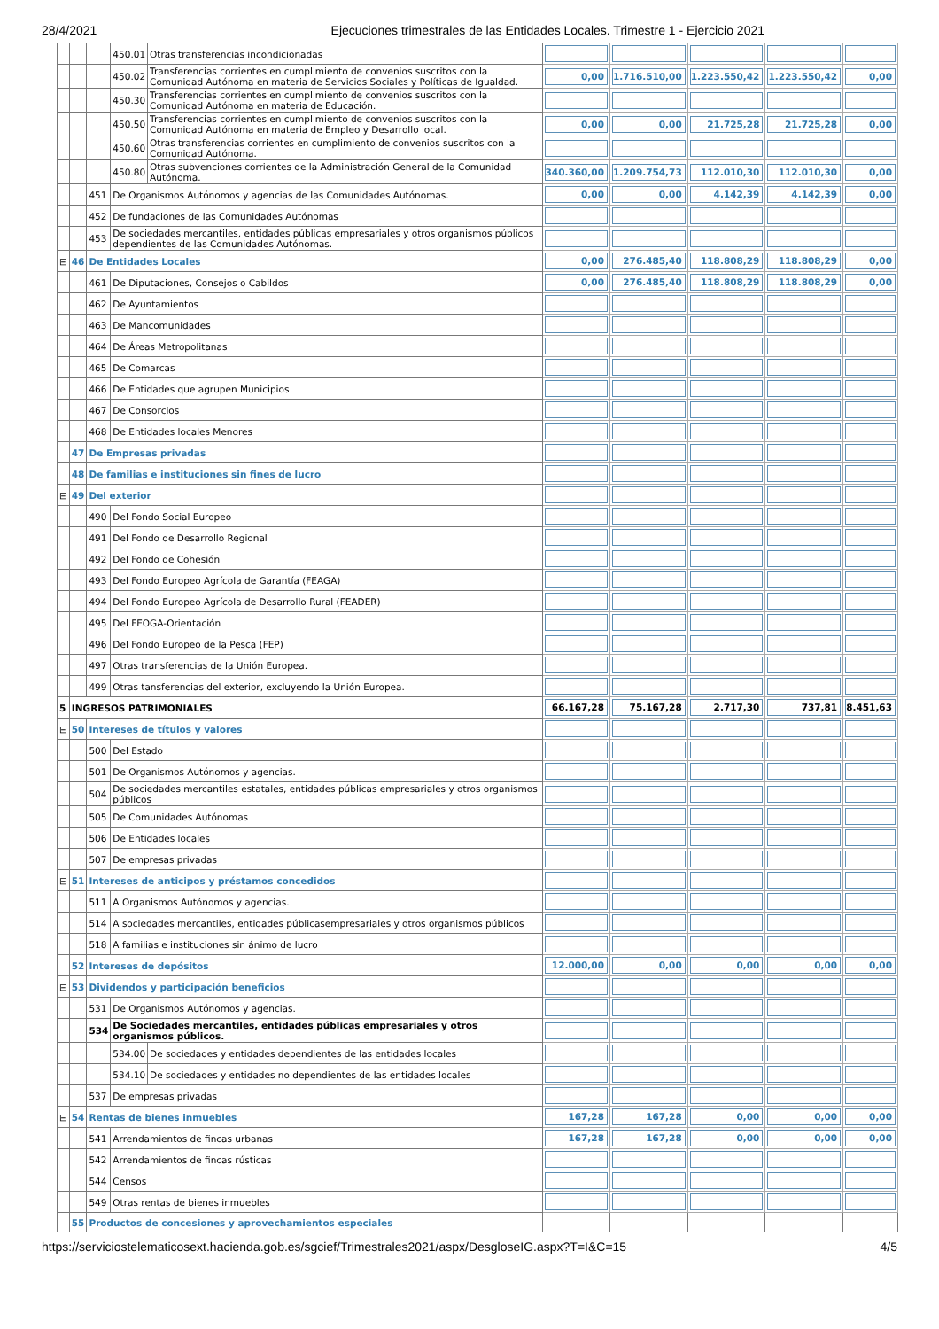28/4/2021 Ejecuciones trimestrales de las Entidades Locales. Trimestre 1 - Ejercicio 2021
| | | | 450.01 | Otras transferencias incondicionadas | | | | | |
| | | | 450.02 | Transferencias corrientes en cumplimiento de convenios suscritos con la Comunidad Autónoma en materia de Servicios Sociales y Políticas de Igualdad. | 0,00 | 1.716.510,00 | 1.223.550,42 | 1.223.550,42 | 0,00 |
| | | | 450.30 | Transferencias corrientes en cumplimiento de convenios suscritos con la Comunidad Autónoma en materia de Educación. | | | | | |
| | | | 450.50 | Transferencias corrientes en cumplimiento de convenios suscritos con la Comunidad Autónoma en materia de Empleo y Desarrollo local. | 0,00 | 0,00 | 21.725,28 | 21.725,28 | 0,00 |
| | | | 450.60 | Otras transferencias corrientes en cumplimiento de convenios suscritos con la Comunidad Autónoma. | | | | | |
| | | | 450.80 | Otras subvenciones corrientes de la Administración General de la Comunidad Autónoma. | 340.360,00 | 1.209.754,73 | 112.010,30 | 112.010,30 | 0,00 |
| | | 451 | De Organismos Autónomos y agencias de las Comunidades Autónomas. | | 0,00 | 0,00 | 4.142,39 | 4.142,39 | 0,00 |
| | | 452 | De fundaciones de las Comunidades Autónomas | | | | | | |
| | | 453 | De sociedades mercantiles, entidades públicas empresariales y otros organismos públicos dependientes de las Comunidades Autónomas. | | | | | | |
| ⊟ | 46 | De Entidades Locales | | | 0,00 | 276.485,40 | 118.808,29 | 118.808,29 | 0,00 |
| | | 461 | De Diputaciones, Consejos o Cabildos | | 0,00 | 276.485,40 | 118.808,29 | 118.808,29 | 0,00 |
| | | 462 | De Ayuntamientos | | | | | | |
| | | 463 | De Mancomunidades | | | | | | |
| | | 464 | De Áreas Metropolitanas | | | | | | |
| | | 465 | De Comarcas | | | | | | |
| | | 466 | De Entidades que agrupen Municipios | | | | | | |
| | | 467 | De Consorcios | | | | | | |
| | | 468 | De Entidades locales Menores | | | | | | |
| | 47 | De Empresas privadas | | | | | | | |
| | 48 | De familias e instituciones sin fines de lucro | | | | | | | |
| ⊟ | 49 | Del exterior | | | | | | | |
| | | 490 | Del Fondo Social Europeo | | | | | | |
| | | 491 | Del Fondo de Desarrollo Regional | | | | | | |
| | | 492 | Del Fondo de Cohesión | | | | | | |
| | | 493 | Del Fondo Europeo Agrícola de Garantía (FEAGA) | | | | | | |
| | | 494 | Del Fondo Europeo Agrícola de Desarrollo Rural (FEADER) | | | | | | |
| | | 495 | Del FEOGA-Orientación | | | | | | |
| | | 496 | Del Fondo Europeo de la Pesca (FEP) | | | | | | |
| | | 497 | Otras transferencias de la Unión Europea. | | | | | | |
| | | 499 | Otras tansferencias del exterior, excluyendo la Unión Europea. | | | | | | |
| 5 | INGRESOS PATRIMONIALES | | | | 66.167,28 | 75.167,28 | 2.717,30 | 737,81 | 8.451,63 |
| ⊟ | 50 | Intereses de títulos y valores | | | | | | | |
| | | 500 | Del Estado | | | | | | |
| | | 501 | De Organismos Autónomos y agencias. | | | | | | |
| | | 504 | De sociedades mercantiles estatales, entidades públicas empresariales y otros organismos públicos | | | | | | |
| | | 505 | De Comunidades Autónomas | | | | | | |
| | | 506 | De Entidades locales | | | | | | |
| | | 507 | De empresas privadas | | | | | | |
| ⊟ | 51 | Intereses de anticipos y préstamos concedidos | | | | | | | |
| | | 511 | A Organismos Autónomos y agencias. | | | | | | |
| | | 514 | A sociedades mercantiles, entidades públicasempresariales y otros organismos públicos | | | | | | |
| | | 518 | A familias e instituciones sin ánimo de lucro | | | | | | |
| | 52 | Intereses de depósitos | | | 12.000,00 | 0,00 | 0,00 | 0,00 | 0,00 |
| ⊟ | 53 | Dividendos y participación beneficios | | | | | | | |
| | | 531 | De Organismos Autónomos y agencias. | | | | | | |
| | | 534 | De Sociedades mercantiles, entidades públicas empresariales y otros organismos públicos. | | | | | | |
| | | | 534.00 | De sociedades y entidades dependientes de las entidades locales | | | | | |
| | | | 534.10 | De sociedades y entidades no dependientes de las entidades locales | | | | | |
| | | 537 | De empresas privadas | | | | | | |
| ⊟ | 54 | Rentas de bienes inmuebles | | | 167,28 | 167,28 | 0,00 | 0,00 | 0,00 |
| | | 541 | Arrendamientos de fincas urbanas | | 167,28 | 167,28 | 0,00 | 0,00 | 0,00 |
| | | 542 | Arrendamientos de fincas rústicas | | | | | | |
| | | 544 | Censos | | | | | | |
| | | 549 | Otras rentas de bienes inmuebles | | | | | | |
| | 55 | Productos de concesiones y aprovechamientos especiales | | | | | | | |
https://serviciostelematicosext.hacienda.gob.es/sgcief/Trimestrales2021/aspx/DesgloseIG.aspx?T=I&C=15 4/5